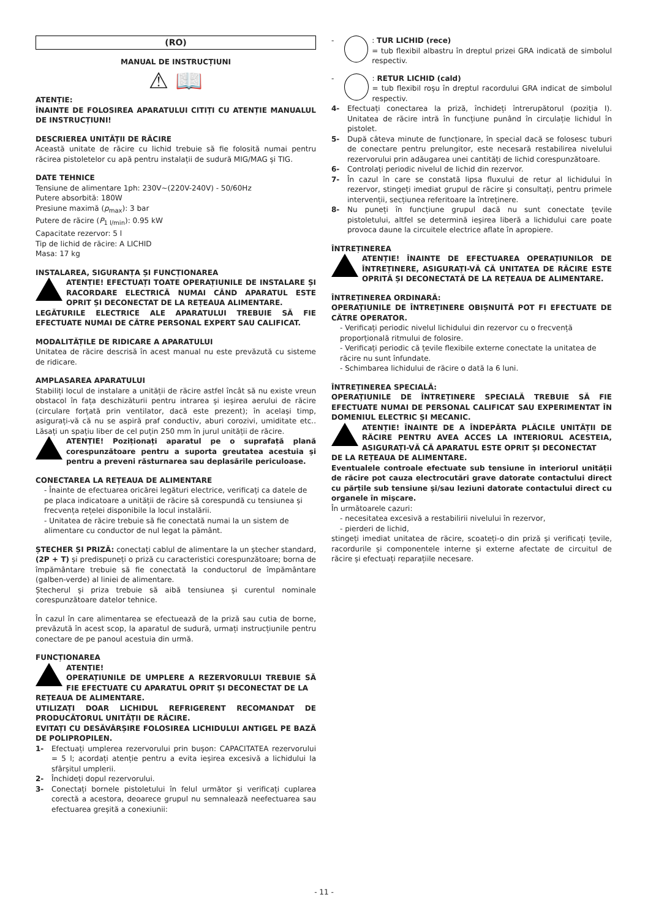(RO)
MANUAL DE INSTRUCȚIUNI
⚠ 📖
ATENȚIE:
ÎNAINTE DE FOLOSIREA APARATULUI CITIȚI CU ATENȚIE MANUALUL DE INSTRUCȚIUNI!
DESCRIEREA UNITĂȚII DE RĂCIRE
Această unitate de răcire cu lichid trebuie să fie folosită numai pentru răcirea pistoletelor cu apă pentru instalații de sudură MIG/MAG și TIG.
DATE TEHNICE
Tensiune de alimentare 1ph: 230V~(220V-240V) - 50/60Hz
Putere absorbită: 180W
Presiune maximă (p<sub>max</sub>): 3 bar
Putere de răcire (P<sub>1 l/min</sub>): 0.95 kW
Capacitate rezervor: 5 l
Tip de lichid de răcire: A LICHID
Masa: 17 kg
INSTALAREA, SIGURANȚA ȘI FUNCȚIONAREA
ATENȚIE! EFECTUAȚI TOATE OPERAȚIUNILE DE INSTALARE ȘI RACORDARE ELECTRICĂ NUMAI CÂND APARATUL ESTE OPRIT ȘI DECONECTAT DE LA REȚEAUA ALIMENTARE.
LEGĂTURILE ELECTRICE ALE APARATULUI TREBUIE SĂ FIE EFECTUATE NUMAI DE CĂTRE PERSONAL EXPERT SAU CALIFICAT.
MODALITĂȚILE DE RIDICARE A APARATULUI
Unitatea de răcire descrisă în acest manual nu este prevăzută cu sisteme de ridicare.
AMPLASAREA APARATULUI
Stabiliți locul de instalare a unității de răcire astfel încât să nu existe vreun obstacol în fața deschizăturii pentru intrarea și ieșirea aerului de răcire (circulare forțată prin ventilator, dacă este prezent); în același timp, asigurați-vă că nu se aspiră praf conductiv, aburi corozivi, umiditate etc.. Lăsați un spațiu liber de cel puțin 250 mm în jurul unității de răcire.
ATENȚIE! Poziționați aparatul pe o suprafață plană corespunzătoare pentru a suporta greutatea acestuia și pentru a preveni răsturnarea sau deplasările periculoase.
CONECTAREA LA REȚEAUA DE ALIMENTARE
- Înainte de efectuarea oricărei legături electrice, verificați ca datele de pe placa indicatoare a unității de răcire să corespundă cu tensiunea și frecvența rețelei disponibile la locul instalării.
- Unitatea de răcire trebuie să fie conectată numai la un sistem de alimentare cu conductor de nul legat la pământ.
ȘTECHER ȘI PRIZĂ: conectați cablul de alimentare la un ștecher standard, (2P + T) și predispuneți o priză cu caracteristici corespunzătoare; borna de împământare trebuie să fie conectată la conductorul de împământare (galben-verde) al liniei de alimentare.
Ștecherul și priza trebuie să aibă tensiunea și curentul nominale corespunzătoare datelor tehnice.
În cazul în care alimentarea se efectuează de la priză sau cutia de borne, prevăzută în acest scop, la aparatul de sudură, urmați instrucțiunile pentru conectare de pe panoul acestuia din urmă.
FUNCȚIONAREA
ATENȚIE!
OPERAȚIUNILE DE UMPLERE A REZERVORULUI TREBUIE SĂ FIE EFECTUATE CU APARATUL OPRIT ȘI DECONECTAT DE LA
REȚEAUA DE ALIMENTARE.
UTILIZAȚI DOAR LICHIDUL REFRIGERENT RECOMANDAT DE PRODUCĂTORUL UNITĂȚII DE RĂCIRE.
EVITAȚI CU DESĂVÂRȘIRE FOLOSIREA LICHIDULUI ANTIGEL PE BAZĂ DE POLIPROPILEN.
1- Efectuați umplerea rezervorului prin bușon: CAPACITATEA rezervorului = 5 l; acordați atenție pentru a evita ieșirea excesivă a lichidului la sfârșitul umplerii.
2- Închideți dopul rezervorului.
3- Conectați bornele pistoletului în felul următor și verificați cuplarea corectă a acestora, deoarece grupul nu semnalează neefectuarea sau efectuarea greșită a conexiunii:
- : TUR LICHID (rece)
= tub flexibil albastru în dreptul prizei GRA indicată de simbolul respectiv.
- : RETUR LICHID (cald)
= tub flexibil roșu în dreptul racordului GRA indicat de simbolul respectiv.
4- Efectuați conectarea la priză, închideți întrerupătorul (poziția I). Unitatea de răcire intră în funcțiune punând în circulație lichidul în pistolet.
5- După câteva minute de funcționare, în special dacă se folosesc tuburi de conectare pentru prelungitor, este necesară restabilirea nivelului rezervorului prin adăugarea unei cantități de lichid corespunzătoare.
6- Controlați periodic nivelul de lichid din rezervor.
7- În cazul în care se constată lipsa fluxului de retur al lichidului în rezervor, stingeți imediat grupul de răcire și consultați, pentru primele intervenții, secțiunea referitoare la întreținere.
8- Nu puneți în funcțiune grupul dacă nu sunt conectate țevile pistoletului, altfel se determină ieșirea liberă a lichidului care poate provoca daune la circuitele electrice aflate în apropiere.
ÎNTREȚINEREA
ATENȚIE! ÎNAINTE DE EFECTUAREA OPERAȚIUNILOR DE ÎNTREȚINERE, ASIGURAȚI-VĂ CĂ UNITATEA DE RĂCIRE ESTE OPRITĂ ȘI DECONECTATĂ DE LA REȚEAUA DE ALIMENTARE.
ÎNTREȚINEREA ORDINARĂ:
OPERAȚIUNILE DE ÎNTREȚINERE OBIȘNUITĂ POT FI EFECTUATE DE CĂTRE OPERATOR.
- Verificați periodic nivelul lichidului din rezervor cu o frecvență proporțională ritmului de folosire.
- Verificați periodic că țevile flexibile externe conectate la unitatea de răcire nu sunt înfundate.
- Schimbarea lichidului de răcire o dată la 6 luni.
ÎNTREȚINEREA SPECIALĂ:
OPERAȚIUNILE DE ÎNTREȚINERE SPECIALĂ TREBUIE SĂ FIE EFECTUATE NUMAI DE PERSONAL CALIFICAT SAU EXPERIMENTAT ÎN DOMENIUL ELECTRIC ȘI MECANIC.
ATENȚIE! ÎNAINTE DE A ÎNDEPĂRTA PLĂCILE UNITĂȚII DE RĂCIRE PENTRU AVEA ACCES LA INTERIORUL ACESTEIA, ASIGURAȚI-VĂ CĂ APARATUL ESTE OPRIT ȘI DECONECTAT
DE LA REȚEAUA DE ALIMENTARE.
Eventualele controale efectuate sub tensiune în interiorul unității de răcire pot cauza electrocutări grave datorate contactului direct cu părțile sub tensiune și/sau leziuni datorate contactului direct cu organele în mișcare.
În următoarele cazuri:
- necesitatea excesivă a restabilirii nivelului în rezervor,
- pierderi de lichid,
stingeți imediat unitatea de răcire, scoateți-o din priză și verificați țevile, racordurile și componentele interne și externe afectate de circuitul de răcire și efectuați reparațiile necesare.
- 11 -